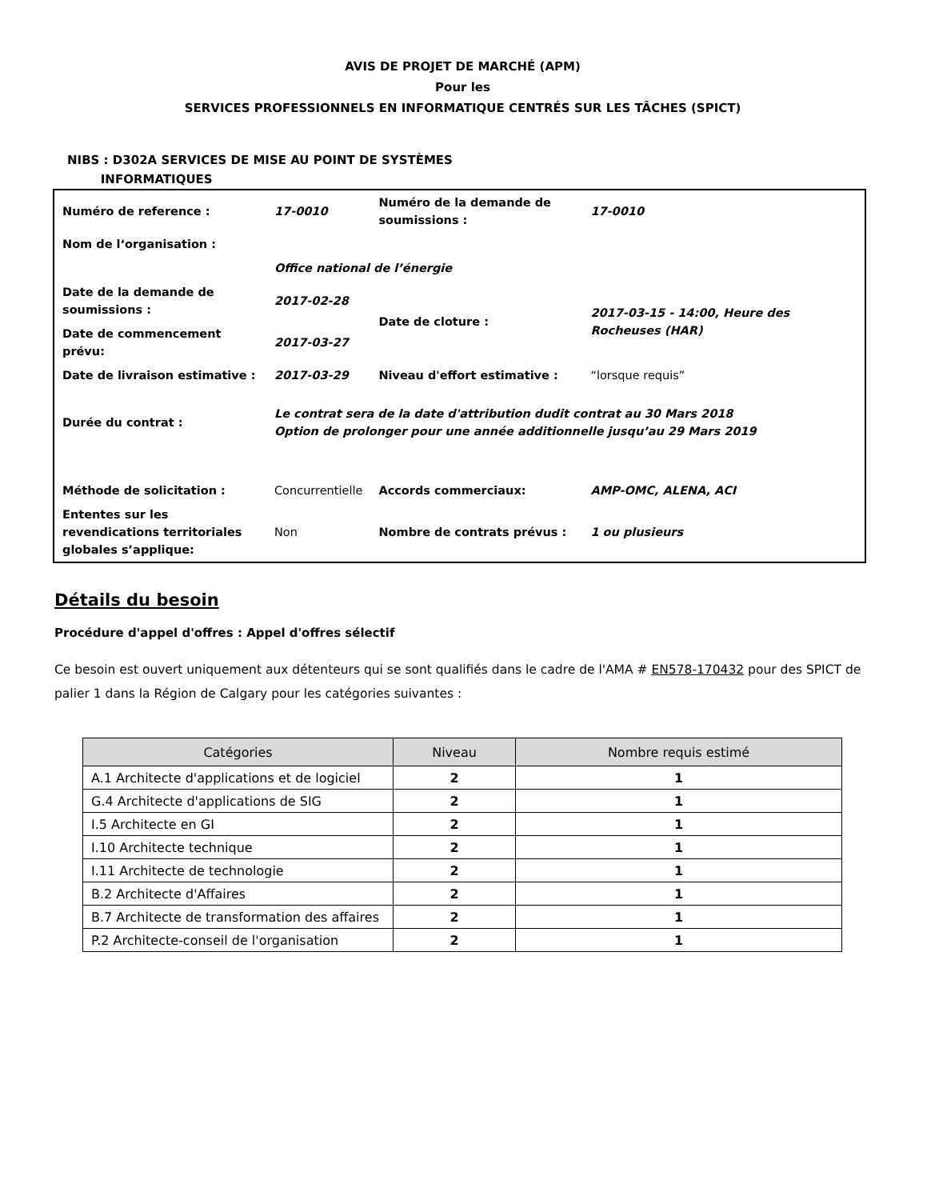AVIS DE PROJET DE MARCHÉ (APM)
Pour les
SERVICES PROFESSIONNELS EN INFORMATIQUE CENTRÉS SUR LES TÂCHES (SPICT)
NIBS : D302A SERVICES DE MISE AU POINT DE SYSTÈMES
INFORMATIQUES
| Numéro de reference : | 17-0010 | Numéro de la demande de soumissions : | 17-0010 |
| Nom de l‘organisation : | | | |
| | Office national de l’énergie | | |
| Date de la demande de soumissions : | 2017-02-28 | Date de cloture : | 2017-03-15 - 14:00, Heure des Rocheuses (HAR) |
| Date de commencement prévu: | 2017-03-27 | | |
| Date de livraison estimative : | 2017-03-29 | Niveau d'effort estimative : | “lorsque requis” |
| Durée du contrat : | Le contrat sera de la date d'attribution dudit contrat au 30 Mars 2018 Option de prolonger pour une année additionnelle jusqu’au 29 Mars 2019 | | |
| Méthode de solicitation : | Concurrentielle | Accords commerciaux: | AMP-OMC, ALENA, ACI |
| Ententes sur les revendications territoriales globales s’applique: | Non | Nombre de contrats prévus : | 1 ou plusieurs |
Détails du besoin
Procédure d'appel d'offres : Appel d'offres sélectif
Ce besoin est ouvert uniquement aux détenteurs qui se sont qualifiés dans le cadre de l'AMA # EN578-170432 pour des SPICT de palier 1 dans la Région de Calgary pour les catégories suivantes :
| Catégories | Niveau | Nombre requis estimé |
| --- | --- | --- |
| A.1 Architecte d'applications et de logiciel | 2 | 1 |
| G.4 Architecte d'applications de SIG | 2 | 1 |
| I.5 Architecte en GI | 2 | 1 |
| I.10 Architecte technique | 2 | 1 |
| I.11 Architecte de technologie | 2 | 1 |
| B.2 Architecte d'Affaires | 2 | 1 |
| B.7 Architecte de transformation des affaires | 2 | 1 |
| P.2 Architecte-conseil de l'organisation | 2 | 1 |